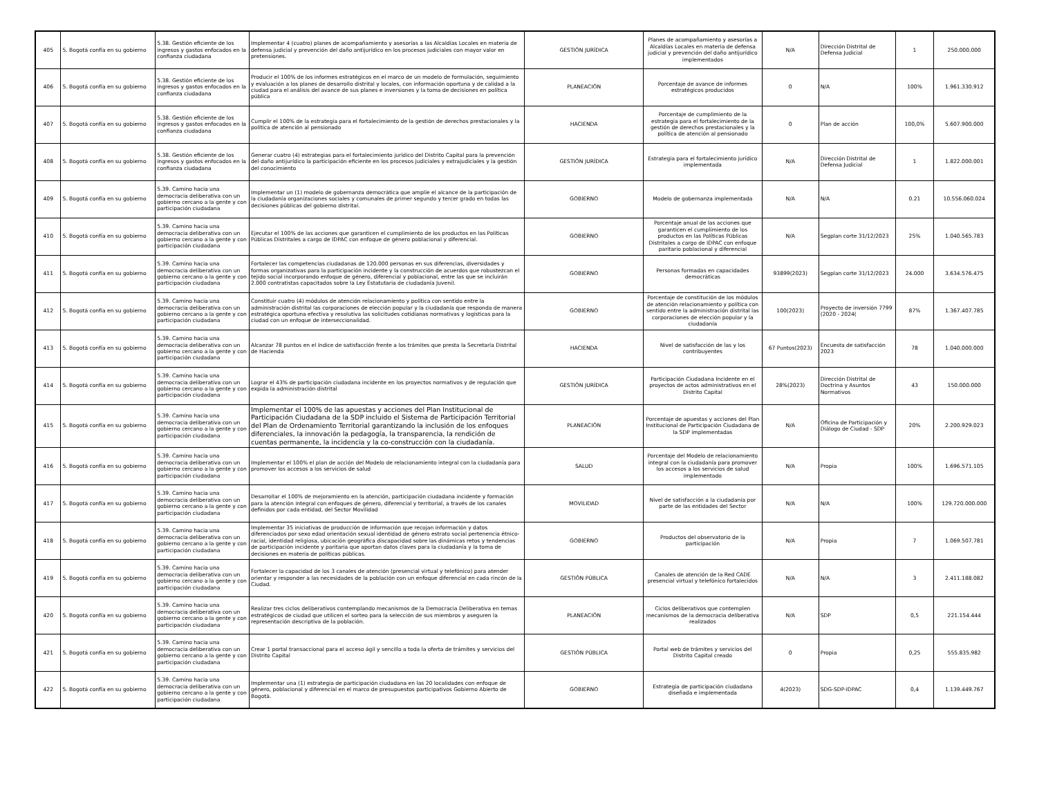| 405 | 5. Bogotá confía en su gobierno | 5.38. Gestión eficiente de los ingresos y gastos enfocados en la confianza ciudadana | Implementar 4 (cuatro) planes de acompañamiento y asesorías a las Alcaldías Locales en materia de defensa judicial y prevención del daño antijurídico en los procesos judiciales con mayor valor en pretensiones. | GESTIÓN JURÍDICA | Planes de acompañamiento y asesorías a Alcaldías Locales en materia de defensa judicial y prevención del daño antijurídico implementados | N/A | Dirección Distrital de Defensa Judicial | 1 | 250.000.000 |
| 406 | 5. Bogotá confía en su gobierno | 5.38. Gestión eficiente de los ingresos y gastos enfocados en la confianza ciudadana | Producir el 100% de los informes estratégicos en el marco de un modelo de formulación, seguimiento y evaluación a los planes de desarrollo distrital y locales, con información oportuna y de calidad a la ciudad para el análisis del avance de sus planes e inversiones y la toma de decisiones en política pública | PLANEACIÓN | Porcentaje de avance de informes estratégicos producidos | 0 | N/A | 100% | 1.961.330.912 |
| 407 | 5. Bogotá confía en su gobierno | 5.38. Gestión eficiente de los ingresos y gastos enfocados en la confianza ciudadana | Cumplir el 100% de la estrategia para el fortalecimiento de la gestión de derechos prestacionales y la política de atención al pensionado | HACIENDA | Porcentaje de cumplimiento de la estrategia para el fortalecimiento de la gestión de derechos prestacionales y la política de atención al pensionado | 0 | Plan de acción | 100,0% | 5.607.900.000 |
| 408 | 5. Bogotá confía en su gobierno | 5.38. Gestión eficiente de los ingresos y gastos enfocados en la confianza ciudadana | Generar cuatro (4) estrategias para el fortalecimiento jurídico del Distrito Capital para la prevención del daño antijurídico la participación eficiente en los procesos judiciales y extrajudiciales y la gestión del conocimiento | GESTIÓN JURÍDICA | Estrategia para el fortalecimiento jurídico implementada | N/A | Dirección Distrital de Defensa Judicial | 1 | 1.822.000.001 |
| 409 | 5. Bogotá confía en su gobierno | 5.39. Camino hacia una democracia deliberativa con un gobierno cercano a la gente y con participación ciudadana | Implementar un (1) modelo de gobernanza democrática que amplíe el alcance de la participación de la ciudadanía organizaciones sociales y comunales de primer segundo y tercer grado en todas las decisiones públicas del gobierno distrital. | GOBIERNO | Modelo de gobernanza implementada | N/A | N/A | 0.21 | 10.556.060.024 |
| 410 | 5. Bogotá confía en su gobierno | 5.39. Camino hacia una democracia deliberativa con un gobierno cercano a la gente y con participación ciudadana | Ejecutar el 100% de las acciones que garanticen el cumplimiento de los productos en las Políticas Públicas Distritales a cargo de IDPAC con enfoque de género poblacional y diferencial. | GOBIERNO | Porcentaje anual de las acciones que garanticen el cumplimiento de los productos en las Políticas Públicas Distritales a cargo de IDPAC con enfoque paritario poblacional y diferencial | N/A | Segplan corte 31/12/2023 | 25% | 1.040.565.783 |
| 411 | 5. Bogotá confía en su gobierno | 5.39. Camino hacia una democracia deliberativa con un gobierno cercano a la gente y con participación ciudadana | Fortalecer las competencias ciudadanas de 120.000 personas en sus diferencias, diversidades y formas organizativas para la participación incidente y la construcción de acuerdos que robustezcan el tejido social incorporando enfoque de género, diferencial y poblacional, entre las que se incluirán 2.000 contratistas capacitados sobre la Ley Estatutaria de ciudadanía Juvenil. | GOBIERNO | Personas formadas en capacidades democráticas | 93899(2023) | Segplan corte 31/12/2023 | 24.000 | 3.634.576.475 |
| 412 | 5. Bogotá confía en su gobierno | 5.39. Camino hacia una democracia deliberativa con un gobierno cercano a la gente y con participación ciudadana | Constituir cuatro (4) módulos de atención relacionamiento y política con sentido entre la administración distrital las corporaciones de elección popular y la ciudadanía que responda de manera estratégica oportuna efectiva y resolutiva las solicitudes cotidianas normativas y logísticas para la ciudad con un enfoque de interseccionalidad. | GOBIERNO | Porcentaje de constitución de los módulos de atención relacionamiento y política con sentido entre la administración distrital las corporaciones de elección popular y la ciudadanía | 100(2023) | Proyecto de inversión 7799 (2020 - 2024( | 87% | 1.367.407.785 |
| 413 | 5. Bogotá confía en su gobierno | 5.39. Camino hacia una democracia deliberativa con un gobierno cercano a la gente y con participación ciudadana | Alcanzar 78 puntos en el índice de satisfacción frente a los trámites que presta la Secretaría Distrital de Hacienda | HACIENDA | Nivel de satisfacción de las y los contribuyentes | 67 Puntos(2023) | Encuesta de satisfacción 2023 | 78 | 1.040.000.000 |
| 414 | 5. Bogotá confía en su gobierno | 5.39. Camino hacia una democracia deliberativa con un gobierno cercano a la gente y con participación ciudadana | Lograr el 43% de participación ciudadana incidente en los proyectos normativos y de regulación que expida la administración distrital | GESTIÓN JURÍDICA | Participación Ciudadana Incidente en el proyectos de actos administrativos en el Distrito Capital | 28%(2023) | Dirección Distrital de Doctrina y Asuntos Normativos | 43 | 150.000.000 |
| 415 | 5. Bogotá confía en su gobierno | 5.39. Camino hacia una democracia deliberativa con un gobierno cercano a la gente y con participación ciudadana | Implementar el 100% de las apuestas y acciones del Plan Institucional de Participación Ciudadana de la SDP incluido el Sistema de Participación Territorial del Plan de Ordenamiento Territorial garantizando la inclusión de los enfoques diferenciales, la innovación la pedagogía, la transparencia, la rendición de cuentas permanente, la incidencia y la co-construcción con la ciudadanía. | PLANEACIÓN | Porcentaje de apuestas y acciones del Plan Institucional de Participación Ciudadana de la SDP implementadas | N/A | Oficina de Participación y Diálogo de Ciudad - SDP | 20% | 2.200.929.023 |
| 416 | 5. Bogotá confía en su gobierno | 5.39. Camino hacia una democracia deliberativa con un gobierno cercano a la gente y con participación ciudadana | Implementar el 100% el plan de acción del Modelo de relacionamiento integral con la ciudadanía para promover los accesos a los servicios de salud | SALUD | Porcentaje del Modelo de relacionamiento integral con la ciudadanía para promover los accesos a los servicios de salud implementado | N/A | Propia | 100% | 1.696.571.105 |
| 417 | 5. Bogotá confía en su gobierno | 5.39. Camino hacia una democracia deliberativa con un gobierno cercano a la gente y con participación ciudadana | Desarrollar el 100% de mejoramiento en la atención, participación ciudadana incidente y formación para la atención integral con enfoques de género, diferencial y territorial, a través de los canales definidos por cada entidad, del Sector Movilidad | MOVILIDAD | Nivel de satisfacción a la ciudadanía por parte de las entidades del Sector | N/A | N/A | 100% | 129.720.000.000 |
| 418 | 5. Bogotá confía en su gobierno | 5.39. Camino hacia una democracia deliberativa con un gobierno cercano a la gente y con participación ciudadana | Implementar 35 iniciativas de producción de información que recojan información y datos diferenciados por sexo edad orientación sexual identidad de género estrato social pertenencia étnico-racial, identidad religiosa, ubicación geográfica discapacidad sobre las dinámicas retos y tendencias de participación incidente y paritaria que aportan datos claves para la ciudadanía y la toma de decisiones en materia de políticas públicas. | GOBIERNO | Productos del observatorio de la participación | N/A | Propia | 7 | 1.069.507.781 |
| 419 | 5. Bogotá confía en su gobierno | 5.39. Camino hacia una democracia deliberativa con un gobierno cercano a la gente y con participación ciudadana | Fortalecer la capacidad de los 3 canales de atención (presencial virtual y telefónico) para atender orientar y responder a las necesidades de la población con un enfoque diferencial en cada rincón de la Ciudad. | GESTIÓN PÚBLICA | Canales de atención de la Red CADE presencial virtual y telefónico fortalecidos | N/A | N/A | 3 | 2.411.188.082 |
| 420 | 5. Bogotá confía en su gobierno | 5.39. Camino hacia una democracia deliberativa con un gobierno cercano a la gente y con participación ciudadana | Realizar tres ciclos deliberativos contemplando mecanismos de la Democracia Deliberativa en temas estratégicos de ciudad que utilicen el sorteo para la selección de sus miembros y aseguren la representación descriptiva de la población. | PLANEACIÓN | Ciclos deliberativos que contemplen mecanismos de la democracia deliberativa realizados | N/A | SDP | 0,5 | 221.154.444 |
| 421 | 5. Bogotá confía en su gobierno | 5.39. Camino hacia una democracia deliberativa con un gobierno cercano a la gente y con participación ciudadana | Crear 1 portal transaccional para el acceso ágil y sencillo a toda la oferta de trámites y servicios del Distrito Capital | GESTIÓN PÚBLICA | Portal web de trámites y servicios del Distrito Capital creado | 0 | Propia | 0,25 | 555.835.982 |
| 422 | 5. Bogotá confía en su gobierno | 5.39. Camino hacia una democracia deliberativa con un gobierno cercano a la gente y con participación ciudadana | Implementar una (1) estrategia de participación ciudadana en las 20 localidades con enfoque de género, poblacional y diferencial en el marco de presupuestos participativos Gobierno Abierto de Bogotá. | GOBIERNO | Estrategia de participación ciudadana diseñada e implementada | 4(2023) | SDG-SDP-IDPAC | 0,4 | 1.139.449.767 |